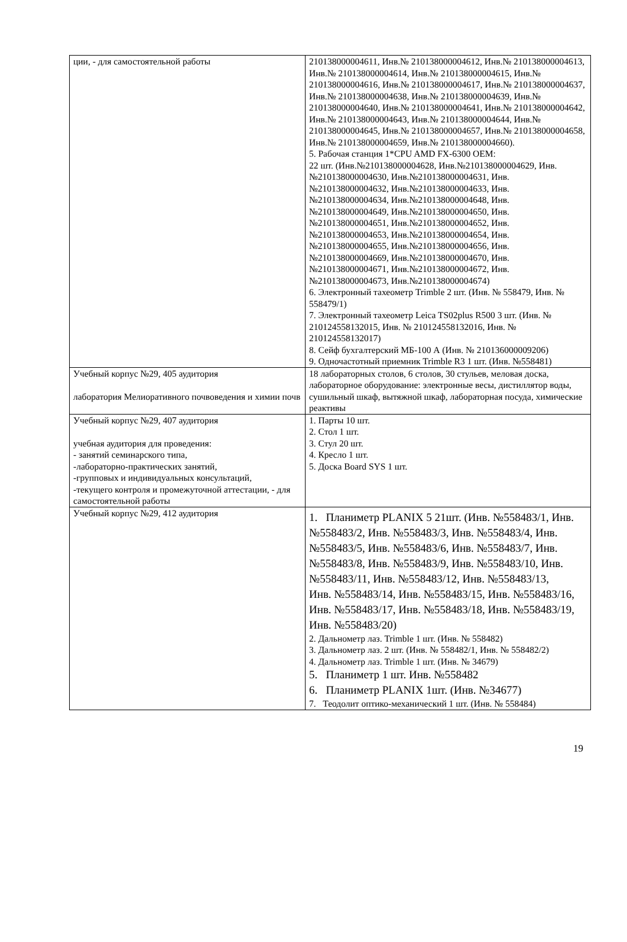| ции, - для самостоятельной работы | 210138000004611, Инв.№ 210138000004612, Инв.№ 210138000004613, Инв.№ 210138000004614, Инв.№ 210138000004615, Инв.№ 210138000004616, Инв.№ 210138000004617, Инв.№ 210138000004637, Инв.№ 210138000004638, Инв.№ 210138000004639, Инв.№ 210138000004640, Инв.№ 210138000004641, Инв.№ 210138000004642, Инв.№ 210138000004643, Инв.№ 210138000004644, Инв.№ 210138000004645, Инв.№ 210138000004657, Инв.№ 210138000004658, Инв.№ 210138000004659, Инв.№ 210138000004660). 5. Рабочая станция 1*CPU AMD FX-6300 OEM: 22 шт. (Инв.№210138000004628, Инв.№210138000004629, Инв.№210138000004630, Инв.№210138000004631, Инв.№210138000004632, Инв.№210138000004633, Инв.№210138000004634, Инв.№210138000004648, Инв.№210138000004649, Инв.№210138000004650, Инв.№210138000004651, Инв.№210138000004652, Инв.№210138000004653, Инв.№210138000004654, Инв.№210138000004655, Инв.№210138000004656, Инв.№210138000004669, Инв.№210138000004670, Инв.№210138000004671, Инв.№210138000004672, Инв.№210138000004673, Инв.№210138000004674) 6. Электронный тахеометр Trimble 2 шт. (Инв. № 558479, Инв. № 558479/1) 7. Электронный тахеометр Leica TS02plus R500 3 шт. (Инв. № 210124558132015, Инв. № 210124558132016, Инв. № 210124558132017) 8. Сейф бухгалтерский МБ-100 А (Инв. № 210136000009206) 9. Одночастотный приемник Trimble R3 1 шт. (Инв. №558481) |
| Учебный корпус №29, 405 аудитория лаборатория Мелиоративного почвоведения и химии почв | 18 лабораторных столов, 6 столов, 30 стульев, меловая доска, лабораторное оборудование: электронные весы, дистиллятор воды, сушильный шкаф, вытяжной шкаф, лабораторная посуда, химические реактивы |
| Учебный корпус №29, 407 аудитория учебная аудитория для проведения: - занятий семинарского типа, -лабораторно-практических занятий, -групповых и индивидуальных консультаций, -текущего контроля и промежуточной аттестации, - для самостоятельной работы | 1. Парты 10 шт. 2. Стол 1 шт. 3. Стул 20 шт. 4. Кресло 1 шт. 5. Доска Board SYS 1 шт. |
| Учебный корпус №29, 412 аудитория | 1. Планиметр PLANIX 5 21шт. (Инв. №558483/1, Инв. №558483/2, Инв. №558483/3, Инв. №558483/4, Инв. №558483/5, Инв. №558483/6, Инв. №558483/7, Инв. №558483/8, Инв. №558483/9, Инв. №558483/10, Инв. №558483/11, Инв. №558483/12, Инв. №558483/13, Инв. №558483/14, Инв. №558483/15, Инв. №558483/16, Инв. №558483/17, Инв. №558483/18, Инв. №558483/19, Инв. №558483/20) 2. Дальнометр лаз. Trimble 1 шт. (Инв. № 558482) 3. Дальнометр лаз. 2 шт. (Инв. № 558482/1, Инв. № 558482/2) 4. Дальнометр лаз. Trimble 1 шт. (Инв. № 34679) 5. Планиметр 1 шт. Инв. №558482 6. Планиметр PLANIX 1шт. (Инв. №34677) 7. Теодолит оптико-механический 1 шт. (Инв. № 558484) |
19